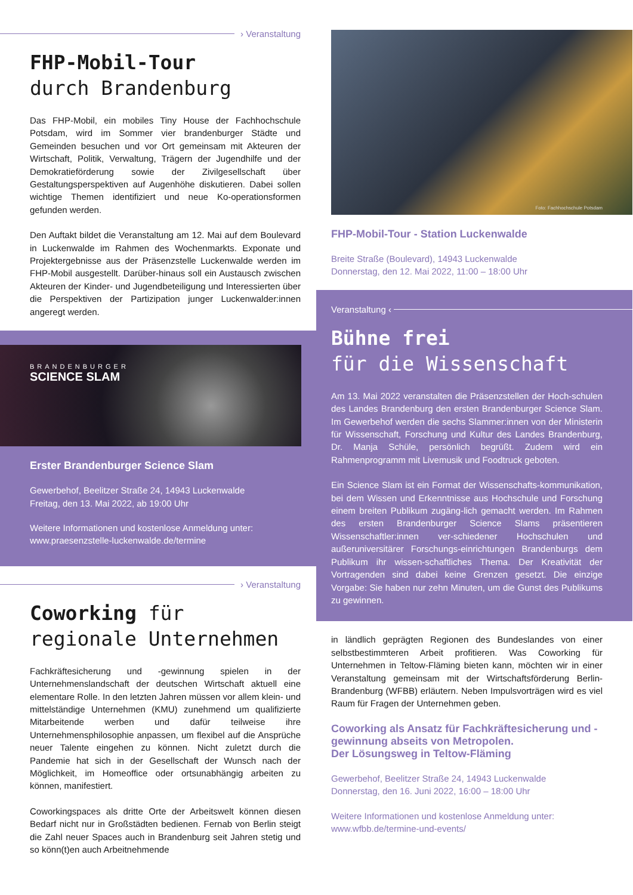› Veranstaltung
FHP-Mobil-Tour
durch Brandenburg
Das FHP-Mobil, ein mobiles Tiny House der Fachhochschule Potsdam, wird im Sommer vier brandenburger Städte und Gemeinden besuchen und vor Ort gemeinsam mit Akteuren der Wirtschaft, Politik, Verwaltung, Trägern der Jugendhilfe und der Demokratieförderung sowie der Zivilgesellschaft über Gestaltungsperspektiven auf Augenhöhe diskutieren. Dabei sollen wichtige Themen identifiziert und neue Ko-operationsformen gefunden werden.
Den Auftakt bildet die Veranstaltung am 12. Mai auf dem Boulevard in Luckenwalde im Rahmen des Wochenmarkts. Exponate und Projektergebnisse aus der Präsenzstelle Luckenwalde werden im FHP-Mobil ausgestellt. Darüber-hinaus soll ein Austausch zwischen Akteuren der Kinder- und Jugendbeteiligung und Interessierten über die Perspektiven der Partizipation junger Luckenwalder:innen angeregt werden.
BRANDENBURGER
SCIENCE SLAM
Erster Brandenburger Science Slam
Gewerbehof, Beelitzer Straße 24, 14943 Luckenwalde
Freitag, den 13. Mai 2022, ab 19:00 Uhr
Weitere Informationen und kostenlose Anmeldung unter:
www.praesenzstelle-luckenwalde.de/termine
› Veranstaltung
Coworking für
regionale Unternehmen
Fachkräftesicherung und -gewinnung spielen in der Unternehmenslandschaft der deutschen Wirtschaft aktuell eine elementare Rolle. In den letzten Jahren müssen vor allem klein- und mittelständige Unternehmen (KMU) zunehmend um qualifizierte Mitarbeitende werben und dafür teilweise ihre Unternehmensphilosophie anpassen, um flexibel auf die Ansprüche neuer Talente eingehen zu können. Nicht zuletzt durch die Pandemie hat sich in der Gesellschaft der Wunsch nach der Möglichkeit, im Homeoffice oder ortsunabhängig arbeiten zu können, manifestiert.
Coworkingspaces als dritte Orte der Arbeitswelt können diesen Bedarf nicht nur in Großstädten bedienen. Fernab von Berlin steigt die Zahl neuer Spaces auch in Brandenburg seit Jahren stetig und so könn(t)en auch Arbeitnehmende
Foto: Fachhochschule Potsdam
FHP-Mobil-Tour - Station Luckenwalde
Breite Straße (Boulevard), 14943 Luckenwalde
Donnerstag, den 12. Mai 2022, 11:00 – 18:00 Uhr
Veranstaltung ‹
Bühne frei
für die Wissenschaft
Am 13. Mai 2022 veranstalten die Präsenzstellen der Hoch-schulen des Landes Brandenburg den ersten Brandenburger Science Slam. Im Gewerbehof werden die sechs Slammer:innen von der Ministerin für Wissenschaft, Forschung und Kultur des Landes Brandenburg, Dr. Manja Schüle, persönlich begrüßt. Zudem wird ein Rahmenprogramm mit Livemusik und Foodtruck geboten.
Ein Science Slam ist ein Format der Wissenschafts-kommunikation, bei dem Wissen und Erkenntnisse aus Hochschule und Forschung einem breiten Publikum zugäng-lich gemacht werden. Im Rahmen des ersten Brandenburger Science Slams präsentieren Wissenschaftler:innen ver-schiedener Hochschulen und außeruniversitärer Forschungs-einrichtungen Brandenburgs dem Publikum ihr wissen-schaftliches Thema. Der Kreativität der Vortragenden sind dabei keine Grenzen gesetzt. Die einzige Vorgabe: Sie haben nur zehn Minuten, um die Gunst des Publikums zu gewinnen.
in ländlich geprägten Regionen des Bundeslandes von einer selbstbestimmteren Arbeit profitieren. Was Coworking für Unternehmen in Teltow-Fläming bieten kann, möchten wir in einer Veranstaltung gemeinsam mit der Wirtschaftsförderung Berlin-Brandenburg (WFBB) erläutern. Neben Impulsvorträgen wird es viel Raum für Fragen der Unternehmen geben.
Coworking als Ansatz für Fachkräftesicherung und -gewinnung abseits von Metropolen.
Der Lösungsweg in Teltow-Fläming
Gewerbehof, Beelitzer Straße 24, 14943 Luckenwalde
Donnerstag, den 16. Juni 2022, 16:00 – 18:00 Uhr
Weitere Informationen und kostenlose Anmeldung unter:
www.wfbb.de/termine-und-events/